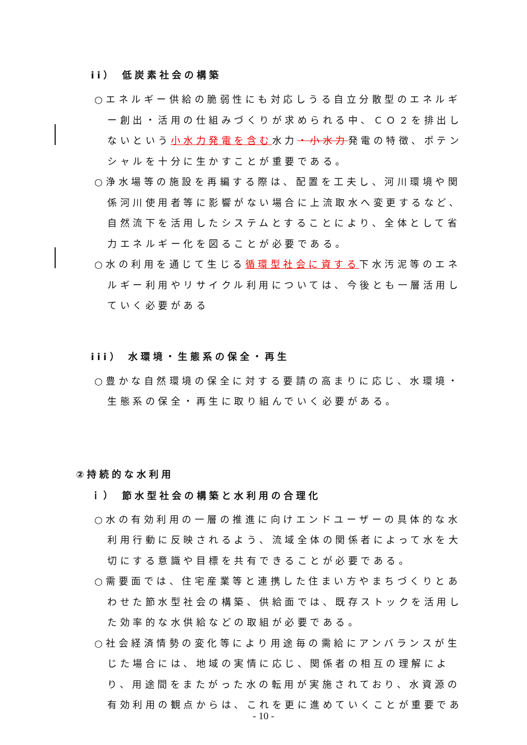ii） 低炭素社会の構築
○エネルギー供給の脆弱性にも対応しうる自立分散型のエネルギー創出・活用の仕組みづくりが求められる中、ＣＯ２を排出しないという小水力発電を含む水力・小水力発電の特徴、ポテンシャルを十分に生かすことが重要である。
○浄水場等の施設を再編する際は、配置を工夫し、河川環境や関係河川使用者等に影響がない場合に上流取水へ変更するなど、自然流下を活用したシステムとすることにより、全体として省力エネルギー化を図ることが必要である。
○水の利用を通じて生じる循環型社会に資する下水汚泥等のエネルギー利用やリサイクル利用については、今後とも一層活用していく必要がある
iii） 水環境・生態系の保全・再生
○豊かな自然環境の保全に対する要請の高まりに応じ、水環境・生態系の保全・再生に取り組んでいく必要がある。
②持続的な水利用
ｉ） 節水型社会の構築と水利用の合理化
○水の有効利用の一層の推進に向けエンドユーザーの具体的な水利用行動に反映されるよう、流域全体の関係者によって水を大切にする意識や目標を共有できることが必要である。
○需要面では、住宅産業等と連携した住まい方やまちづくりとあわせた節水型社会の構築、供給面では、既存ストックを活用した効率的な水供給などの取組が必要である。
○社会経済情勢の変化等により用途毎の需給にアンバランスが生じた場合には、地域の実情に応じ、関係者の相互の理解により、用途間をまたがった水の転用が実施されており、水資源の有効利用の観点からは、これを更に進めていくことが重要であ
- 10 -